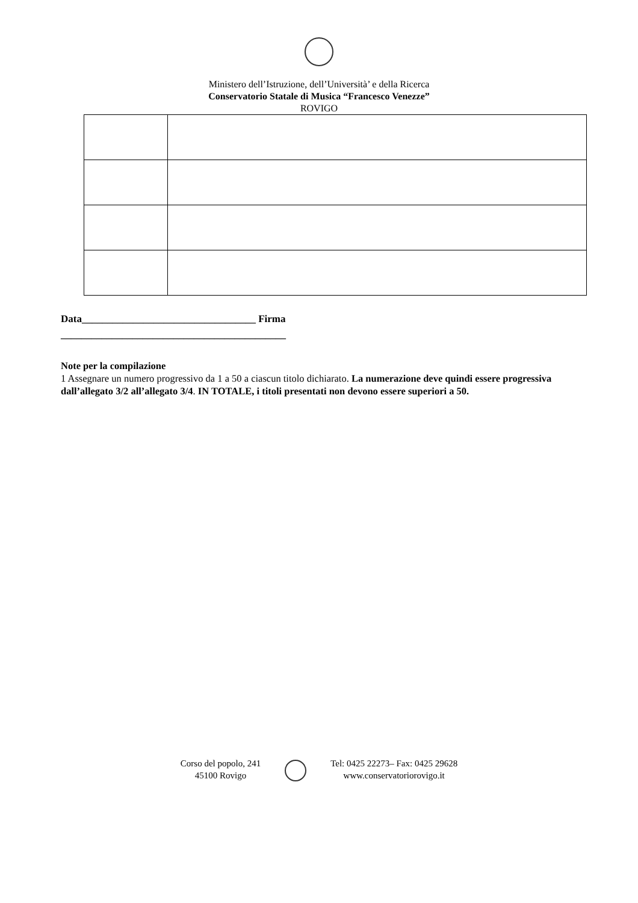Ministero dell’Istruzione, dell’Università’ e della Ricerca
Conservatorio Statale di Musica “Francesco Venezze”
ROVIGO
Data__________________________________ Firma
____________________________________________
Note per la compilazione
1 Assegnare un numero progressivo da 1 a 50 a ciascun titolo dichiarato. La numerazione deve quindi essere progressiva dall’allegato 3/2 all’allegato 3/4. IN TOTALE, i titoli presentati non devono essere superiori a 50.
Corso del popolo, 241
45100 Rovigo
Tel: 0425 22273– Fax: 0425 29628
www.conservatoriorovigo.it